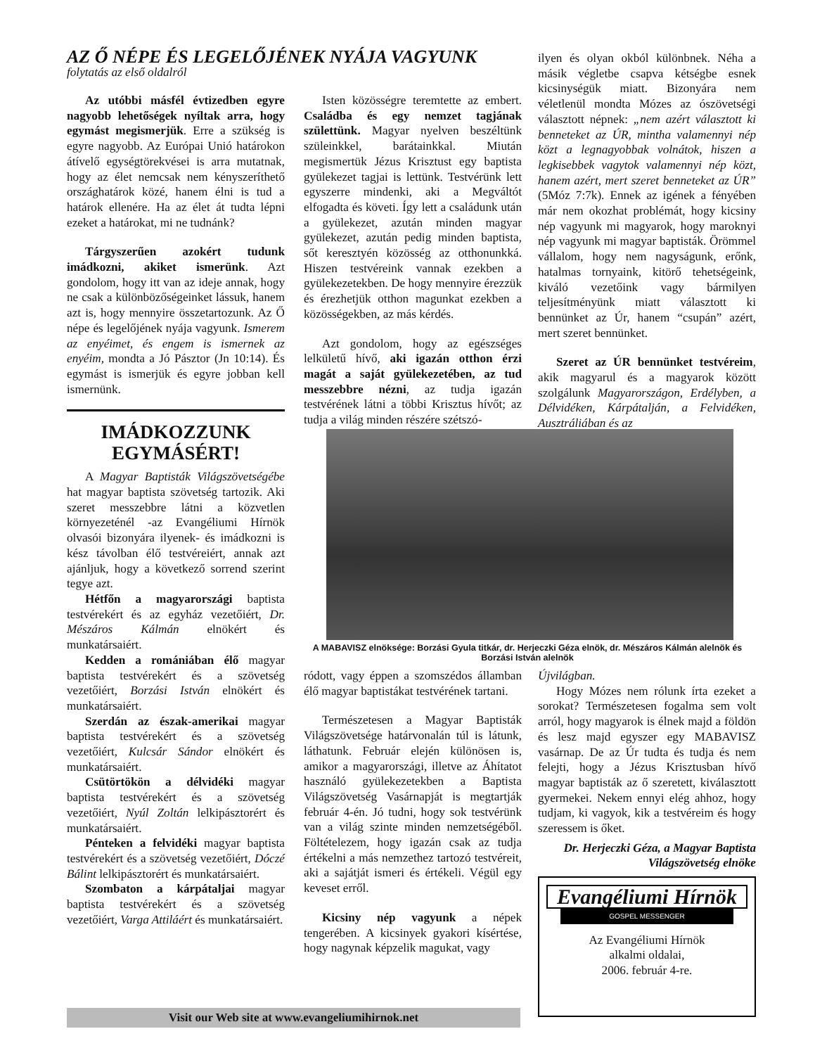AZ Ő NÉPE ÉS LEGELŐJÉNEK NYÁJA VAGYUNK
folytatás az első oldalról
Az utóbbi másfél évtizedben egyre nagyobb lehetőségek nyíltak arra, hogy egymást megismerjük. Erre a szükség is egyre nagyobb. Az Európai Unió határokon átívelő egységtörekvései is arra mutatnak, hogy az élet nemcsak nem kényszeríthető országhatárok közé, hanem élni is tud a határok ellenére. Ha az élet át tudta lépni ezeket a határokat, mi ne tudnánk?
Tárgyszerűen azokért tudunk imádkozni, akiket ismerünk. Azt gondolom, hogy itt van az ideje annak, hogy ne csak a különbözőségeinket lássuk, hanem azt is, hogy mennyire összetartozunk. Az Ő népe és legelőjének nyája vagyunk. Ismerem az enyéimet, és engem is ismernek az enyéim, mondta a Jó Pásztor (Jn 10:14). És egymást is ismerjük és egyre jobban kell ismernünk.
IMÁDKOZZUNK EGYMÁSÉRT!
A Magyar Baptisták Világszövetségébe hat magyar baptista szövetség tartozik. Aki szeret messzebbre látni a közvetlen környezeténél -az Evangéliumi Hírnök olvasói bizonyára ilyenek- és imádkozni is kész távolban élő testvéreiért, annak azt ajánljuk, hogy a következő sorrend szerint tegye azt.
Hétfőn a magyarországi baptista testvérekért és az egyház vezetőiért, Dr. Mészáros Kálmán elnökért és munkatársaiért.
Kedden a romániában élő magyar baptista testvérekért és a szövetség vezetőiért, Borzási István elnökért és munkatársaiért.
Szerdán az észak-amerikai magyar baptista testvérekért és a szövetség vezetőiért, Kulcsár Sándor elnökért és munkatársaiért.
Csütörtökön a délvidéki magyar baptista testvérekért és a szövetség vezetőiért, Nyúl Zoltán lelkipásztorért és munkatársaiért.
Pénteken a felvidéki magyar baptista testvérekért és a szövetség vezetőiért, Dóczé Bálint lelkipásztorért és munkatársaiért.
Szombaton a kárpátaljai magyar baptista testvérekért és a szövetség vezetőiért, Varga Attiláért és munkatársaiért.
Isten közösségre teremtette az embert. Családba és egy nemzet tagjának születtünk. Magyar nyelven beszéltünk szüleinkkel, barátainkkal. Miután megismertük Jézus Krisztust egy baptista gyülekezet tagjai is lettünk. Testvérünk lett egyszerre mindenki, aki a Megváltót elfogadta és követi. Így lett a családunk után a gyülekezet, azután minden magyar gyülekezet, azután pedig minden baptista, sőt keresztyén közösség az otthonunkká. Hiszen testvéreink vannak ezekben a gyülekezetekben. De hogy mennyire érezzük és érezhetjük otthon magunkat ezekben a közösségekben, az más kérdés.
Azt gondolom, hogy az egészséges lelkületű hívő, aki igazán otthon érzi magát a saját gyülekezetében, az tud messzebbre nézni, az tudja igazán testvérének látni a többi Krisztus hívőt; az tudja a világ minden részére szétszó-
ilyen és olyan okból különbnek. Néha a másik végletbe csapva kétségbe esnek kicsinységük miatt. Bizonyára nem véletlenül mondta Mózes az ószövetségi választott népnek: „nem azért választott ki benneteket az ÚR, mintha valamennyi nép közt a legnagyobbak volnátok, hiszen a legkisebbek vagytok valamennyi nép közt, hanem azért, mert szeret benneteket az ÚR” (5Móz 7:7k). Ennek az igének a fényében már nem okozhat problémát, hogy kicsiny nép vagyunk mi magyarok, hogy maroknyi nép vagyunk mi magyar baptisták. Örömmel vállalom, hogy nem nagyságunk, erőnk, hatalmas tornyaink, kitörő tehetségeink, kiváló vezetőink vagy bármilyen teljesítményünk miatt választott ki bennünket az Úr, hanem “csupán” azért, mert szeret bennünket.
Szeret az ÚR bennünket testvéreim, akik magyarul és a magyarok között szolgálunk Magyarországon, Erdélyben, a Délvidéken, Kárpátalján, a Felvidéken, Ausztráliában és az
A MABAVISZ elnöksége: Borzási Gyula titkár, dr. Herjeczki Géza elnök, dr. Mészáros Kálmán alelnök és Borzási István alelnök
ródott, vagy éppen a szomszédos államban élő magyar baptistákat testvérének tartani.
Természetesen a Magyar Baptisták Világszövetsége határvonalán túl is látunk, láthatunk. Február elején különösen is, amikor a magyarországi, illetve az Áhítatot használó gyülekezetekben a Baptista Világszövetség Vasárnapját is megtartják február 4-én. Jó tudni, hogy sok testvérünk van a világ szinte minden nemzetségéből. Föltételezem, hogy igazán csak az tudja értékelni a más nemzethez tartozó testvéreit, aki a sajátját ismeri és értékeli. Végül egy keveset erről.
Kicsiny nép vagyunk a népek tengerében. A kicsinyek gyakori kísértése, hogy nagynak képzelik magukat, vagy
Újvilágban.
Hogy Mózes nem rólunk írta ezeket a sorokat? Természetesen fogalma sem volt arról, hogy magyarok is élnek majd a földön és lesz majd egyszer egy MABAVISZ vasárnap. De az Úr tudta és tudja és nem felejti, hogy a Jézus Krisztusban hívő magyar baptisták az ő szeretett, kiválasztott gyermekei. Nekem ennyi elég ahhoz, hogy tudjam, ki vagyok, kik a testvéreim és hogy szeressem is őket.
Dr. Herjeczki Géza, a Magyar Baptista Világszövetség elnöke
Evangéliumi Hírnök
GOSPEL MESSENGER
Az Evangéliumi Hírnök
alkalmi oldalai,
2006. február 4-re.
Visit our Web site at www.evangeliumihirnok.net